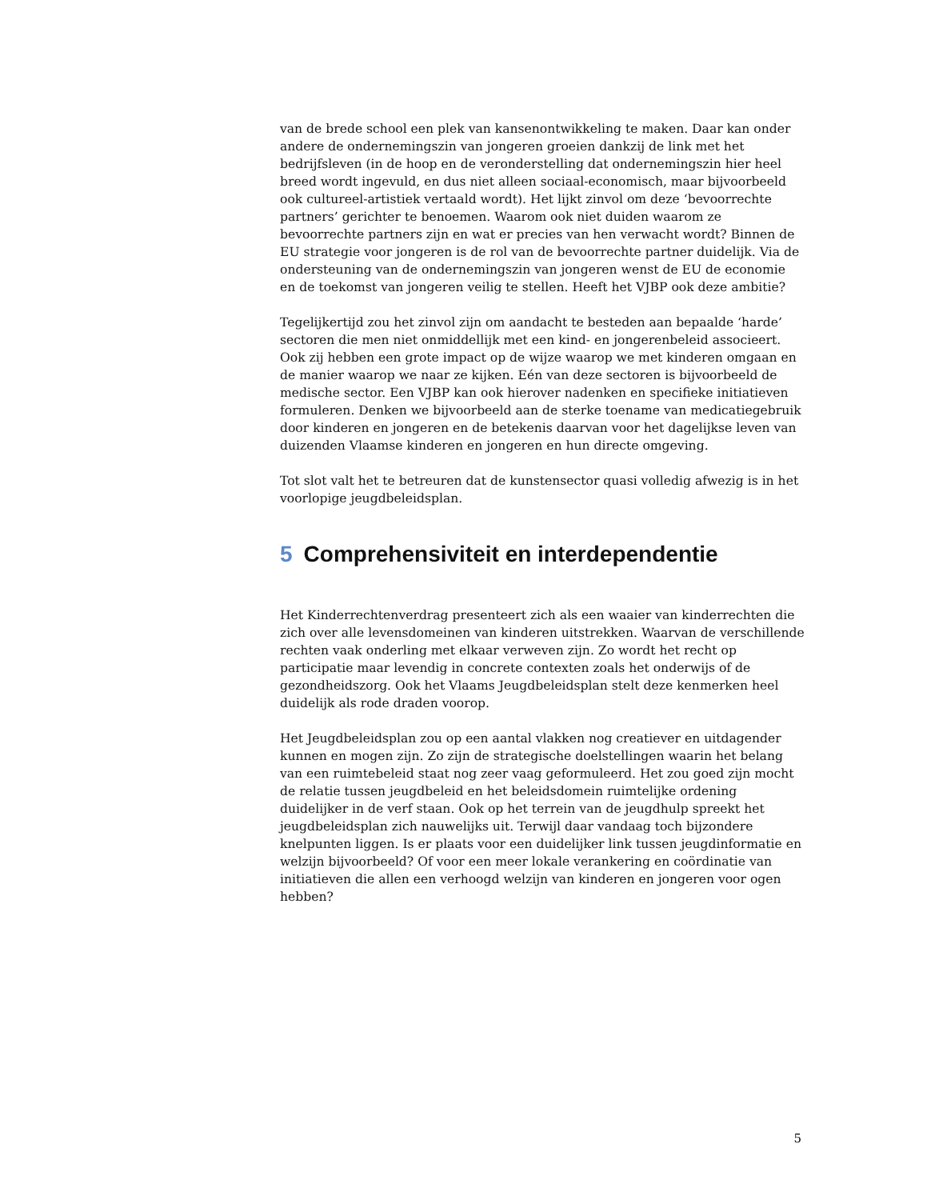van de brede school een plek van kansenontwikkeling te maken. Daar kan onder andere de ondernemingszin van jongeren groeien dankzij de link met het bedrijfsleven (in de hoop en de veronderstelling dat ondernemingszin hier heel breed wordt ingevuld, en dus niet alleen sociaal-economisch, maar bijvoorbeeld ook cultureel-artistiek vertaald wordt). Het lijkt zinvol om deze ‘bevoorrechte partners’ gerichter te benoemen. Waarom ook niet duiden waarom ze bevoorrechte partners zijn en wat er precies van hen verwacht wordt? Binnen de EU strategie voor jongeren is de rol van de bevoorrechte partner duidelijk. Via de ondersteuning van de ondernemingszin van jongeren wenst de EU de economie en de toekomst van jongeren veilig te stellen. Heeft het VJBP ook deze ambitie?
Tegelijkertijd zou het zinvol zijn om aandacht te besteden aan bepaalde ‘harde’ sectoren die men niet onmiddellijk met een kind- en jongerenbeleid associeert. Ook zij hebben een grote impact op de wijze waarop we met kinderen omgaan en de manier waarop we naar ze kijken. Eén van deze sectoren is bijvoorbeeld de medische sector. Een VJBP kan ook hierover nadenken en specifieke initiatieven formuleren. Denken we bijvoorbeeld aan de sterke toename van medicatiegebruik door kinderen en jongeren en de betekenis daarvan voor het dagelijkse leven van duizenden Vlaamse kinderen en jongeren en hun directe omgeving.
Tot slot valt het te betreuren dat de kunstensector quasi volledig afwezig is in het voorlopige jeugdbeleidsplan.
5 Comprehensiviteit en interdependentie
Het Kinderrechtenverdrag presenteert zich als een waaier van kinderrechten die zich over alle levensdomeinen van kinderen uitstrekken. Waarvan de verschillende rechten vaak onderling met elkaar verweven zijn. Zo wordt het recht op participatie maar levendig in concrete contexten zoals het onderwijs of de gezondheidszorg. Ook het Vlaams Jeugdbeleidsplan stelt deze kenmerken heel duidelijk als rode draden voorop.
Het Jeugdbeleidsplan zou op een aantal vlakken nog creatiever en uitdagender kunnen en mogen zijn. Zo zijn de strategische doelstellingen waarin het belang van een ruimtebeleid staat nog zeer vaag geformuleerd. Het zou goed zijn mocht de relatie tussen jeugdbeleid en het beleidsdomein ruimtelijke ordening duidelijker in de verf staan. Ook op het terrein van de jeugdhulp spreekt het jeugdbeleidsplan zich nauwelijks uit. Terwijl daar vandaag toch bijzondere knelpunten liggen. Is er plaats voor een duidelijker link tussen jeugdinformatie en welzijn bijvoorbeeld? Of voor een meer lokale verankering en coördinatie van initiatieven die allen een verhoogd welzijn van kinderen en jongeren voor ogen hebben?
5